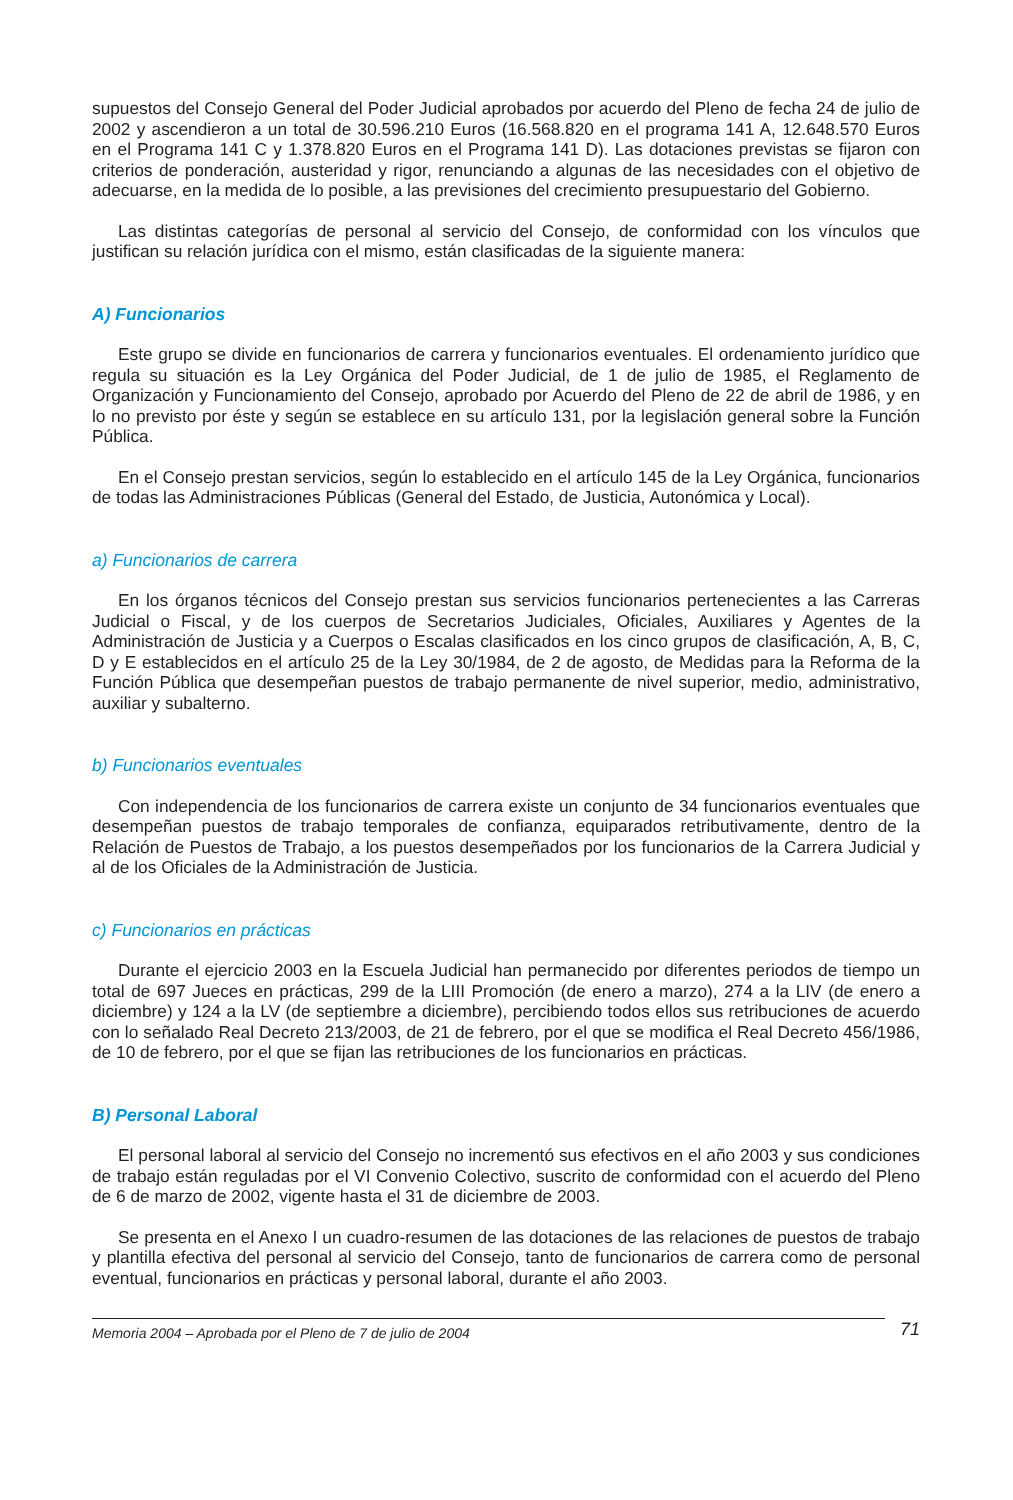supuestos del Consejo General del Poder Judicial aprobados por acuerdo del Pleno de fecha 24 de julio de 2002 y ascendieron a un total de 30.596.210 Euros (16.568.820 en el programa 141 A, 12.648.570 Euros en el Programa 141 C y 1.378.820 Euros en el Programa 141 D). Las dotaciones previstas se fijaron con criterios de ponderación, austeridad y rigor, renunciando a algunas de las necesidades con el objetivo de adecuarse, en la medida de lo posible, a las previsiones del crecimiento presupuestario del Gobierno.
Las distintas categorías de personal al servicio del Consejo, de conformidad con los vínculos que justifican su relación jurídica con el mismo, están clasificadas de la siguiente manera:
A) Funcionarios
Este grupo se divide en funcionarios de carrera y funcionarios eventuales. El ordenamiento jurídico que regula su situación es la Ley Orgánica del Poder Judicial, de 1 de julio de 1985, el Reglamento de Organización y Funcionamiento del Consejo, aprobado por Acuerdo del Pleno de 22 de abril de 1986, y en lo no previsto por éste y según se establece en su artículo 131, por la legislación general sobre la Función Pública.
En el Consejo prestan servicios, según lo establecido en el artículo 145 de la Ley Orgánica, funcionarios de todas las Administraciones Públicas (General del Estado, de Justicia, Autonómica y Local).
a) Funcionarios de carrera
En los órganos técnicos del Consejo prestan sus servicios funcionarios pertenecientes a las Carreras Judicial o Fiscal, y de los cuerpos de Secretarios Judiciales, Oficiales, Auxiliares y Agentes de la Administración de Justicia y a Cuerpos o Escalas clasificados en los cinco grupos de clasificación, A, B, C, D y E establecidos en el artículo 25 de la Ley 30/1984, de 2 de agosto, de Medidas para la Reforma de la Función Pública que desempeñan puestos de trabajo permanente de nivel superior, medio, administrativo, auxiliar y subalterno.
b) Funcionarios eventuales
Con independencia de los funcionarios de carrera existe un conjunto de 34 funcionarios eventuales que desempeñan puestos de trabajo temporales de confianza, equiparados retributivamente, dentro de la Relación de Puestos de Trabajo, a los puestos desempeñados por los funcionarios de la Carrera Judicial y al de los Oficiales de la Administración de Justicia.
c) Funcionarios en prácticas
Durante el ejercicio 2003 en la Escuela Judicial han permanecido por diferentes periodos de tiempo un total de 697 Jueces en prácticas, 299 de la LIII Promoción (de enero a marzo), 274 a la LIV (de enero a diciembre) y 124 a la LV (de septiembre a diciembre), percibiendo todos ellos sus retribuciones de acuerdo con lo señalado Real Decreto 213/2003, de 21 de febrero, por el que se modifica el Real Decreto 456/1986, de 10 de febrero, por el que se fijan las retribuciones de los funcionarios en prácticas.
B) Personal Laboral
El personal laboral al servicio del Consejo no incrementó sus efectivos en el año 2003 y sus condiciones de trabajo están reguladas por el VI Convenio Colectivo, suscrito de conformidad con el acuerdo del Pleno de 6 de marzo de 2002, vigente hasta el 31 de diciembre de 2003.
Se presenta en el Anexo I un cuadro-resumen de las dotaciones de las relaciones de puestos de trabajo y plantilla efectiva del personal al servicio del Consejo, tanto de funcionarios de carrera como de personal eventual, funcionarios en prácticas y personal laboral, durante el año 2003.
Memoria 2004 – Aprobada por el Pleno de 7 de julio de 2004 71